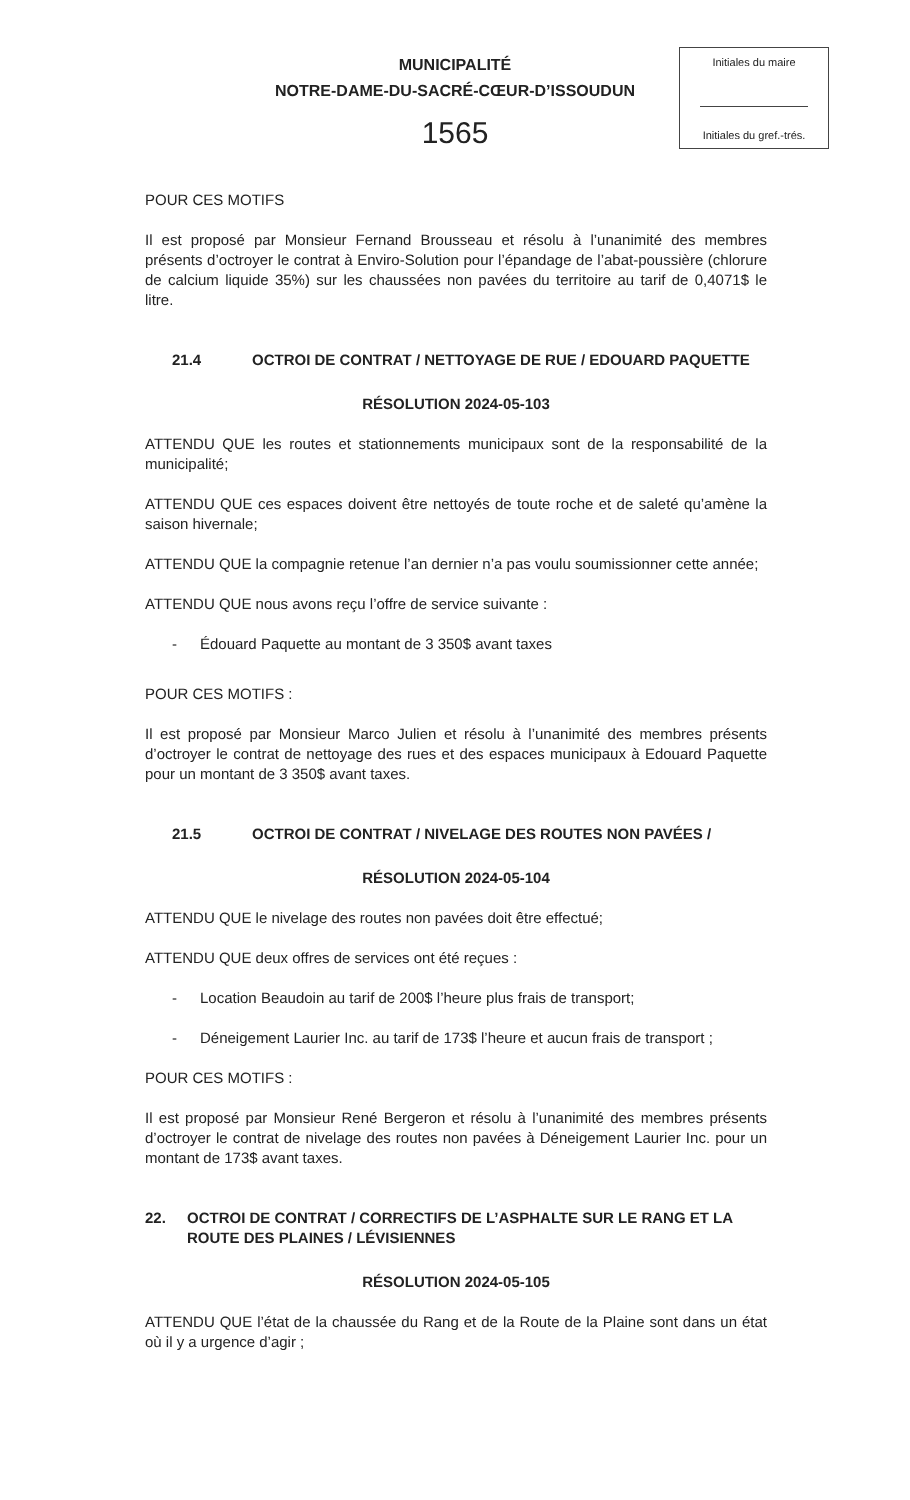Initiales du maire
Initiales du gref.-trés.
MUNICIPALITÉ
NOTRE-DAME-DU-SACRÉ-CŒUR-D’ISSOUDUN
1565
POUR CES MOTIFS
Il est proposé par Monsieur Fernand Brousseau et résolu à l’unanimité des membres présents d’octroyer le contrat à Enviro-Solution pour l’épandage de l’abat-poussière (chlorure de calcium liquide 35%) sur les chaussées non pavées du territoire au tarif de 0,4071$ le litre.
21.4 OCTROI DE CONTRAT / NETTOYAGE DE RUE / EDOUARD PAQUETTE
RÉSOLUTION 2024-05-103
ATTENDU QUE les routes et stationnements municipaux sont de la responsabilité de la municipalité;
ATTENDU QUE ces espaces doivent être nettoyés de toute roche et de saleté qu’amène la saison hivernale;
ATTENDU QUE la compagnie retenue l’an dernier n’a pas voulu soumissionner cette année;
ATTENDU QUE nous avons reçu l’offre de service suivante :
- Édouard Paquette au montant de 3 350$ avant taxes
POUR CES MOTIFS :
Il est proposé par Monsieur Marco Julien et résolu à l’unanimité des membres présents d’octroyer le contrat de nettoyage des rues et des espaces municipaux à Edouard Paquette pour un montant de 3 350$ avant taxes.
21.5 OCTROI DE CONTRAT / NIVELAGE DES ROUTES NON PAVÉES /
RÉSOLUTION 2024-05-104
ATTENDU QUE le nivelage des routes non pavées doit être effectué;
ATTENDU QUE deux offres de services ont été reçues :
- Location Beaudoin au tarif de 200$ l’heure plus frais de transport;
- Déneigement Laurier Inc. au tarif de 173$ l’heure et aucun frais de transport ;
POUR CES MOTIFS :
Il est proposé par Monsieur René Bergeron et résolu à l’unanimité des membres présents d’octroyer le contrat de nivelage des routes non pavées à Déneigement Laurier Inc. pour un montant de 173$ avant taxes.
22. OCTROI DE CONTRAT / CORRECTIFS DE L’ASPHALTE SUR LE RANG ET LA
ROUTE DES PLAINES / LÉVISIENNES
RÉSOLUTION 2024-05-105
ATTENDU QUE l’état de la chaussée du Rang et de la Route de la Plaine sont dans un état où il y a urgence d’agir ;